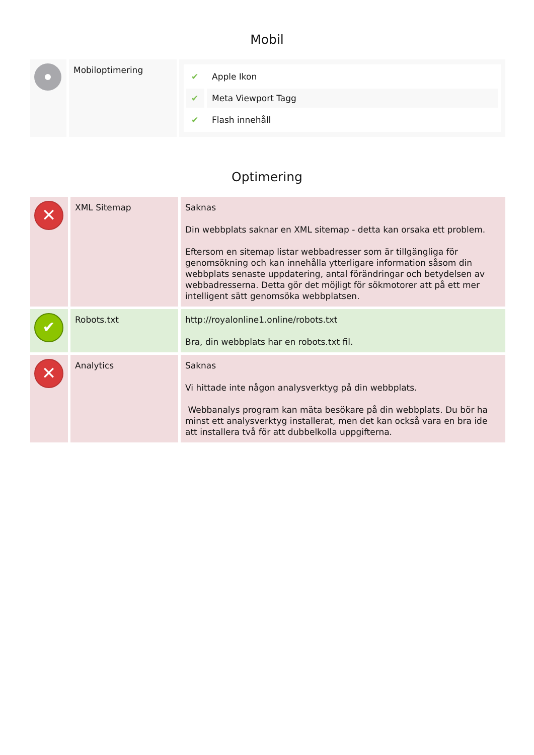Mobil
| | Mobiloptimering | / ✔ / Apple Ikon / / ✔ / Meta Viewport Tagg / / ✔ / Flash innehåll / |
Optimering
| ✕ | XML Sitemap | Saknas Din webbplats saknar en XML sitemap - detta kan orsaka ett problem. Eftersom en sitemap listar webbadresser som är tillgängliga för genomsökning och kan innehålla ytterligare information såsom din webbplats senaste uppdatering, antal förändringar och betydelsen av webbadresserna. Detta gör det möjligt för sökmotorer att på ett mer intelligent sätt genomsöka webbplatsen. |
| ✔ | Robots.txt | http://royalonline1.online/robots.txt Bra, din webbplats har en robots.txt fil. |
| ✕ | Analytics | Saknas Vi hittade inte någon analysverktyg på din webbplats. Webbanalys program kan mäta besökare på din webbplats. Du bör ha minst ett analysverktyg installerat, men det kan också vara en bra ide att installera två för att dubbelkolla uppgifterna. |